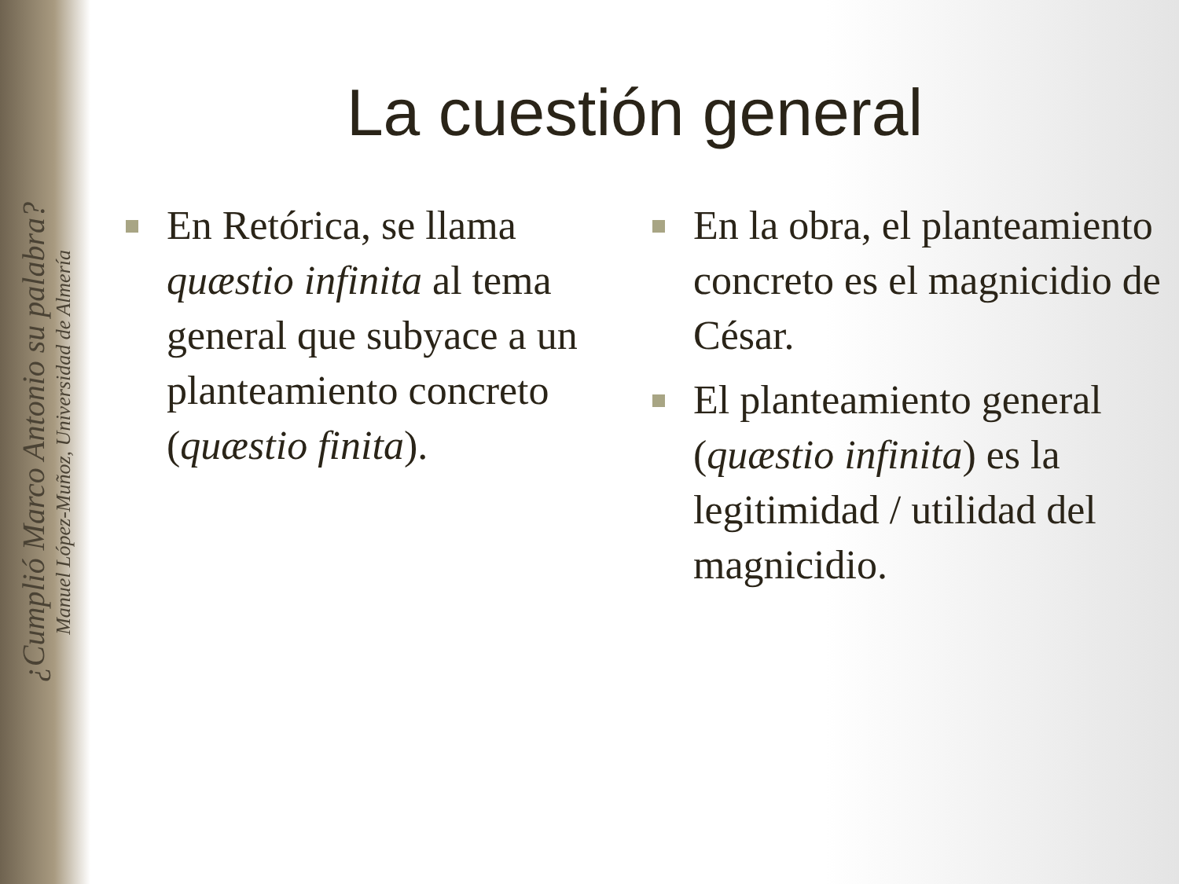¿Cumplió Marco Antonio su palabra?
Manuel López-Muñoz, Universidad de Almería
La cuestión general
En Retórica, se llama quæstio infinita al tema general que subyace a un planteamiento concreto (quæstio finita).
En la obra, el planteamiento concreto es el magnicidio de César.
El planteamiento general (quæstio infinita) es la legitimidad / utilidad del magnicidio.